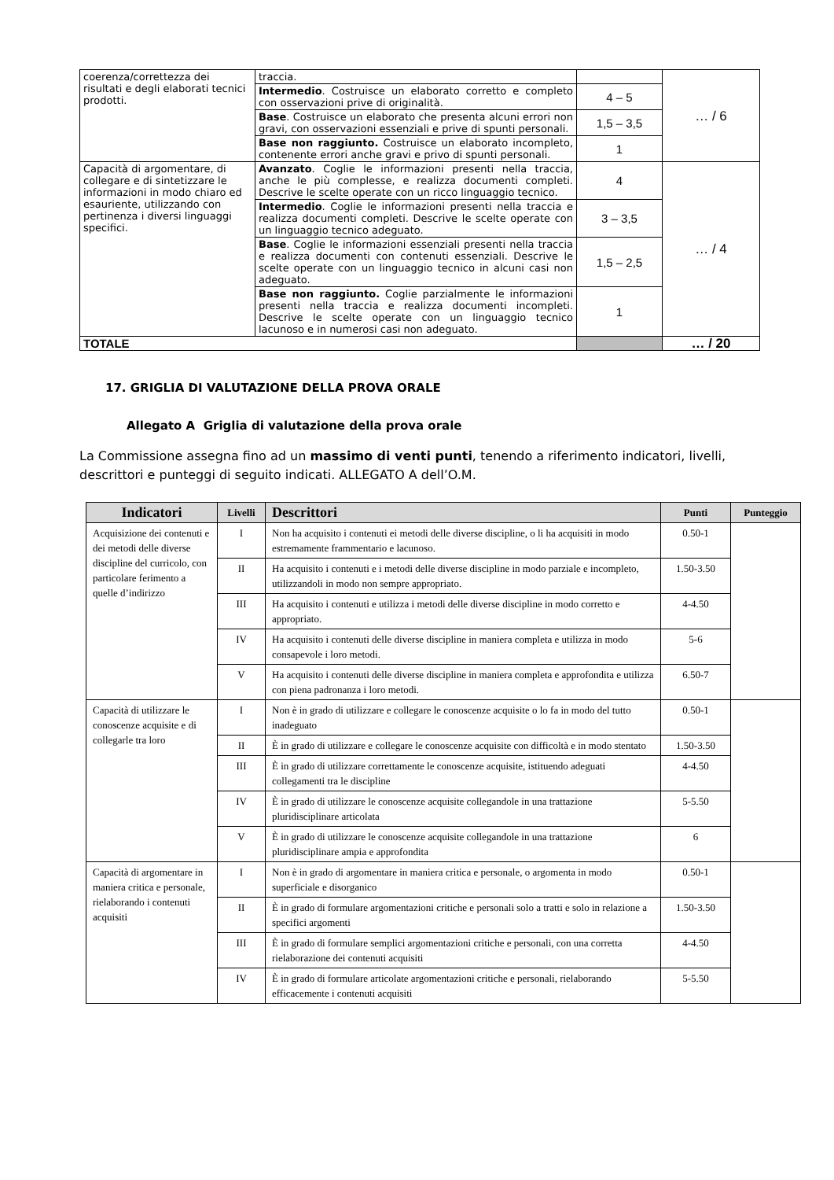| coerenza/correttezza dei risultati e degli elaborati tecnici prodotti. | traccia. | | … / 6 |
| | Intermedio . Costruisce un elaborato corretto e completo con osservazioni prive di originalità. | 4 – 5 | |
| | Base . Costruisce un elaborato che presenta alcuni errori non gravi, con osservazioni essenziali e prive di spunti personali. | 1,5 – 3,5 | |
| | Base non raggiunto. Costruisce un elaborato incompleto, contenente errori anche gravi e privo di spunti personali. | 1 | |
| Capacità di argomentare, di collegare e di sintetizzare le informazioni in modo chiaro ed esauriente, utilizzando con pertinenza i diversi linguaggi specifici. | Avanzato . Coglie le informazioni presenti nella traccia, anche le più complesse, e realizza documenti completi. Descrive le scelte operate con un ricco linguaggio tecnico. | 4 | … / 4 |
| | Intermedio . Coglie le informazioni presenti nella traccia e realizza documenti completi. Descrive le scelte operate con un linguaggio tecnico adeguato. | 3 – 3,5 | |
| | Base . Coglie le informazioni essenziali presenti nella traccia e realizza documenti con contenuti essenziali. Descrive le scelte operate con un linguaggio tecnico in alcuni casi non adeguato. | 1,5 – 2,5 | |
| | Base non raggiunto. Coglie parzialmente le informazioni presenti nella traccia e realizza documenti incompleti. Descrive le scelte operate con un linguaggio tecnico lacunoso e in numerosi casi non adeguato. | 1 | |
| TOTALE | | | … / 20 |
17. GRIGLIA DI VALUTAZIONE DELLA PROVA ORALE
Allegato A Griglia di valutazione della prova orale
La Commissione assegna fino ad un massimo di venti punti, tenendo a riferimento indicatori, livelli, descrittori e punteggi di seguito indicati. ALLEGATO A dell’O.M.
| Indicatori | Livelli | Descrittori | Punti | Punteggio |
| --- | --- | --- | --- | --- |
| Acquisizione dei contenuti e dei metodi delle diverse discipline del curricolo, con particolare ferimento a quelle d’indirizzo | I | Non ha acquisito i contenuti ei metodi delle diverse discipline, o li ha acquisiti in modo estremamente frammentario e lacunoso. | 0.50-1 | |
| | II | Ha acquisito i contenuti e i metodi delle diverse discipline in modo parziale e incompleto, utilizzandoli in modo non sempre appropriato. | 1.50-3.50 | |
| | III | Ha acquisito i contenuti e utilizza i metodi delle diverse discipline in modo corretto e appropriato. | 4-4.50 | |
| | IV | Ha acquisito i contenuti delle diverse discipline in maniera completa e utilizza in modo consapevole i loro metodi. | 5-6 | |
| | V | Ha acquisito i contenuti delle diverse discipline in maniera completa e approfondita e utilizza con piena padronanza i loro metodi. | 6.50-7 | |
| Capacità di utilizzare le conoscenze acquisite e di collegarle tra loro | I | Non è in grado di utilizzare e collegare le conoscenze acquisite o lo fa in modo del tutto inadeguato | 0.50-1 | |
| | II | È in grado di utilizzare e collegare le conoscenze acquisite con difficoltà e in modo stentato | 1.50-3.50 | |
| | III | È in grado di utilizzare correttamente le conoscenze acquisite, istituendo adeguati collegamenti tra le discipline | 4-4.50 | |
| | IV | È in grado di utilizzare le conoscenze acquisite collegandole in una trattazione pluridisciplinare articolata | 5-5.50 | |
| | V | È in grado di utilizzare le conoscenze acquisite collegandole in una trattazione pluridisciplinare ampia e approfondita | 6 | |
| Capacità di argomentare in maniera critica e personale, rielaborando i contenuti acquisiti | I | Non è in grado di argomentare in maniera critica e personale, o argomenta in modo superficiale e disorganico | 0.50-1 | |
| | II | È in grado di formulare argomentazioni critiche e personali solo a tratti e solo in relazione a specifici argomenti | 1.50-3.50 | |
| | III | È in grado di formulare semplici argomentazioni critiche e personali, con una corretta rielaborazione dei contenuti acquisiti | 4-4.50 | |
| | IV | È in grado di formulare articolate argomentazioni critiche e personali, rielaborando efficacemente i contenuti acquisiti | 5-5.50 | |